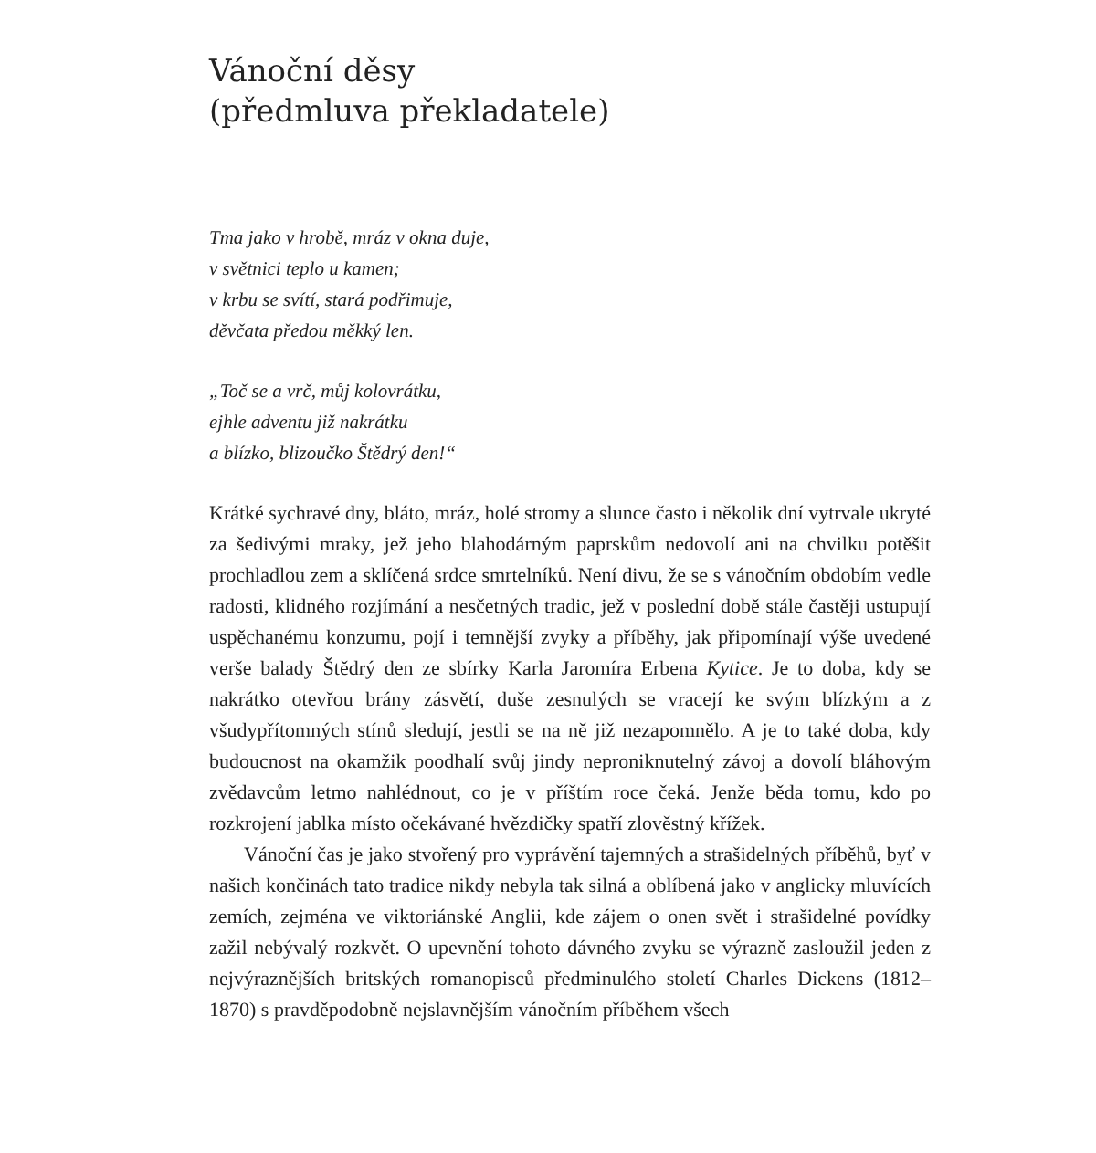Vánoční děsy
(předmluva překladatele)
Tma jako v hrobě, mráz v okna duje,
v světnici teplo u kamen;
v krbu se svítí, stará podřimuje,
děvčata předou měkký len.
„Toč se a vrč, můj kolovrátku,
ejhle adventu již nakrátku
a blízko, blizoučko Štědrý den!“
Krátké sychravé dny, bláto, mráz, holé stromy a slunce často i několik dní vytrvale ukryté za šedivými mraky, jež jeho blahodárným paprskům nedovolí ani na chvilku potěšit prochladlou zem a sklíčená srdce smrtelníků. Není divu, že se s vánočním obdobím vedle radosti, klidného rozjímání a nesčetných tradic, jež v poslední době stále častěji ustupují uspěchanému konzumu, pojí i temnější zvyky a příběhy, jak připomínají výše uvedené verše balady Štědrý den ze sbírky Karla Jaromíra Erbena Kytice. Je to doba, kdy se nakrátko otevřou brány zásvětí, duše zesnulých se vracejí ke svým blízkým a z všudypřítomných stínů sledují, jestli se na ně již nezapomnělo. A je to také doba, kdy budoucnost na okamžik poodhalí svůj jindy neproniknutelný závoj a dovolí bláhovým zvědavcům letmo nahlédnout, co je v příštím roce čeká. Jenže běda tomu, kdo po rozkrojení jablka místo očekávané hvězdičky spatří zlověstný křížek.
Vánoční čas je jako stvořený pro vyprávění tajemných a strašidelných příběhů, byť v našich končinách tato tradice nikdy nebyla tak silná a oblíbená jako v anglicky mluvících zemích, zejména ve viktoriánské Anglii, kde zájem o onen svět i strašidelné povídky zažil nebývalý rozkvět. O upevnění tohoto dávného zvyku se výrazně zasloužil jeden z nejvýraznějších britských romanopisců předminulého století Charles Dickens (1812–1870) s pravděpodobně nejslavnějším vánočním příběhem všech